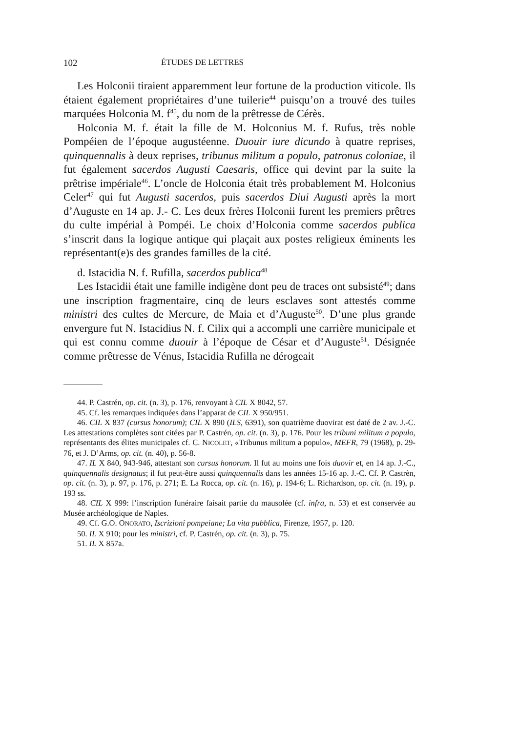102 ÉTUDES DE LETTRES
Les Holconii tiraient apparemment leur fortune de la production viticole. Ils étaient également propriétaires d’une tuilerie<sup>44</sup> puisqu’on a trouvé des tuiles marquées Holconia M. f<sup>45</sup>, du nom de la prêtresse de Cérès.
Holconia M. f. était la fille de M. Holconius M. f. Rufus, très noble Pompéien de l’époque augustéenne. Duouir iure dicundo à quatre reprises, quinquennalis à deux reprises, tribunus militum a populo, patronus coloniae, il fut également sacerdos Augusti Caesaris, office qui devint par la suite la prêtrise impériale<sup>46</sup>. L’oncle de Holconia était très probablement M. Holconius Celer<sup>47</sup> qui fut Augusti sacerdos, puis sacerdos Diui Augusti après la mort d’Auguste en 14 ap. J.- C. Les deux frères Holconii furent les premiers prêtres du culte impérial à Pompéi. Le choix d’Holconia comme sacerdos publica s’inscrit dans la logique antique qui plaçait aux postes religieux éminents les représentant(e)s des grandes familles de la cité.
d. Istacidia N. f. Rufilla, sacerdos publica<sup>48</sup>
Les Istacidii était une famille indigène dont peu de traces ont subsisté<sup>49</sup>; dans une inscription fragmentaire, cinq de leurs esclaves sont attestés comme ministri des cultes de Mercure, de Maia et d’Auguste<sup>50</sup>. D’une plus grande envergure fut N. Istacidius N. f. Cilix qui a accompli une carrière municipale et qui est connu comme duouir à l’époque de César et d’Auguste<sup>51</sup>. Désignée comme prêtresse de Vénus, Istacidia Rufilla ne dérogeait
44. P. Castrén, op. cit. (n. 3), p. 176, renvoyant à CIL X 8042, 57.
45. Cf. les remarques indiquées dans l’apparat de CIL X 950/951.
46. CIL X 837 (cursus honorum); CIL X 890 (ILS, 6391), son quatrième duovirat est daté de 2 av. J.-C. Les attestations complètes sont citées par P. Castrén, op. cit. (n. 3), p. 176. Pour les tribuni militum a populo, représentants des élites municipales cf. C. NICOLET, «Tribunus militum a populo», MEFR, 79 (1968), p. 29-76, et J. D’Arms, op. cit. (n. 40), p. 56-8.
47. IL X 840, 943-946, attestant son cursus honorum. Il fut au moins une fois duovir et, en 14 ap. J.-C., quinquennalis designatus; il fut peut-être aussi quinquennalis dans les années 15-16 ap. J.-C. Cf. P. Castrèn, op. cit. (n. 3), p. 97, p. 176, p. 271; E. La Rocca, op. cit. (n. 16), p. 194-6; L. Richardson, op. cit. (n. 19), p. 193 ss.
48. CIL X 999: l’inscription funéraire faisait partie du mausolée (cf. infra, n. 53) et est conservée au Musée archéologique de Naples.
49. Cf. G.O. ONORATO, Iscrizioni pompeiane; La vita pubblica, Firenze, 1957, p. 120.
50. IL X 910; pour les ministri, cf. P. Castrén, op. cit. (n. 3), p. 75.
51. IL X 857a.